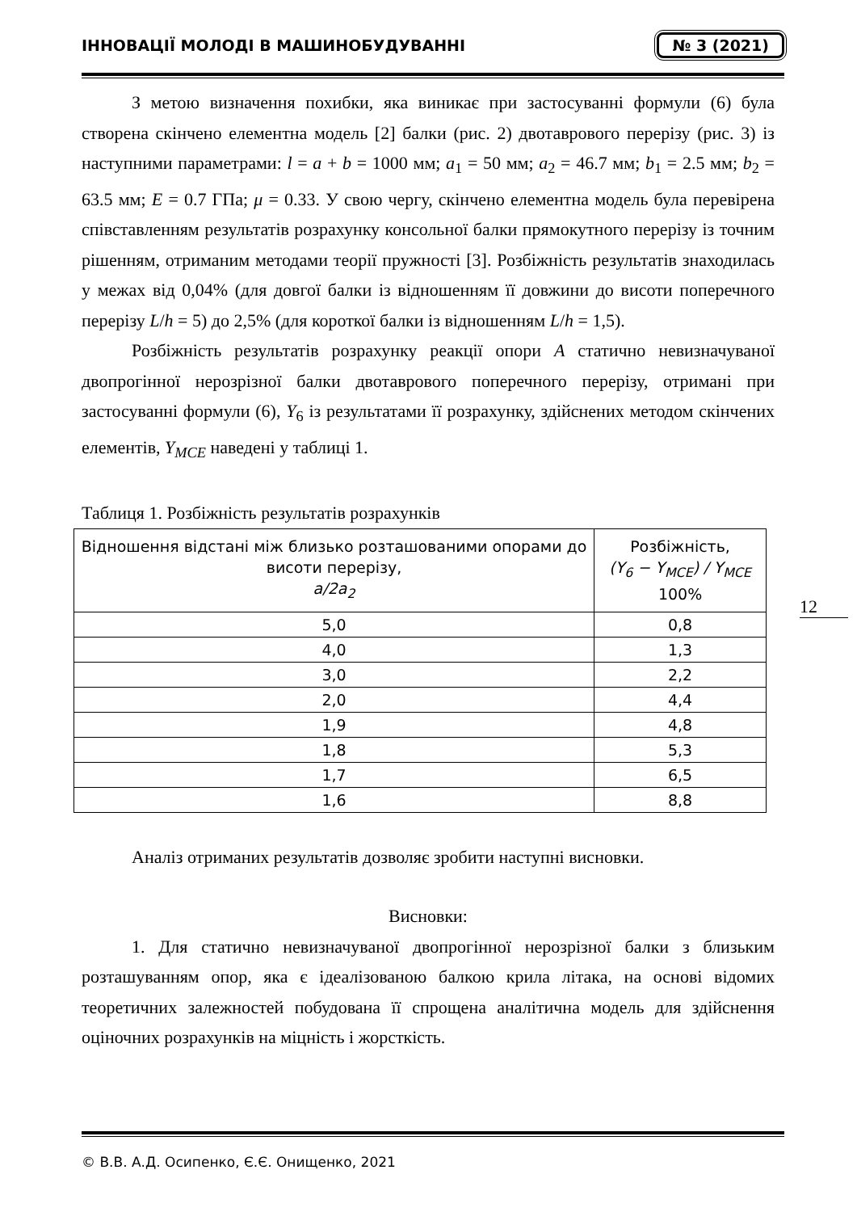ІННОВАЦІЇ МОЛОДІ В МАШИНОБУДУВАННІ № 3 (2021)
З метою визначення похибки, яка виникає при застосуванні формули (6) була створена скінчено елементна модель [2] балки (рис. 2) двотаврового перерізу (рис. 3) із наступними параметрами: l = a + b = 1000 мм; a<sub>1</sub> = 50 мм; a<sub>2</sub> = 46.7 мм; b<sub>1</sub> = 2.5 мм; b<sub>2</sub> = 63.5 мм; E = 0.7 ГПа; μ = 0.33. У свою чергу, скінчено елементна модель була перевірена співставленням результатів розрахунку консольної балки прямокутного перерізу із точним рішенням, отриманим методами теорії пружності [3]. Розбіжність результатів знаходилась у межах від 0,04% (для довгої балки із відношенням її довжини до висоти поперечного перерізу L/h = 5) до 2,5% (для короткої балки із відношенням L/h = 1,5).
Розбіжність результатів розрахунку реакції опори A статично невизначуваної двопрогінної нерозрізної балки двотаврового поперечного перерізу, отримані при застосуванні формули (6), Y<sub>6</sub> із результатами її розрахунку, здійснених методом скінчених елементів, Y<sub>MCE</sub> наведені у таблиці 1.
Таблиця 1. Розбіжність результатів розрахунків
| Відношення відстані між близько розташованими опорами до висоти перерізу, a/2a<sub>2</sub> | Розбіжність, (Y<sub>6</sub> − Y<sub>MCE</sub>) / Y<sub>MCE</sub> 100% |
| 5,0 | 0,8 |
| 4,0 | 1,3 |
| 3,0 | 2,2 |
| 2,0 | 4,4 |
| 1,9 | 4,8 |
| 1,8 | 5,3 |
| 1,7 | 6,5 |
| 1,6 | 8,8 |
Аналіз отриманих результатів дозволяє зробити наступні висновки.
Висновки:
1. Для статично невизначуваної двопрогінної нерозрізної балки з близьким розташуванням опор, яка є ідеалізованою балкою крила літака, на основі відомих теоретичних залежностей побудована її спрощена аналітична модель для здійснення оціночних розрахунків на міцність і жорсткість.
12
© В.В. А.Д. Осипенко, Є.Є. Онищенко, 2021